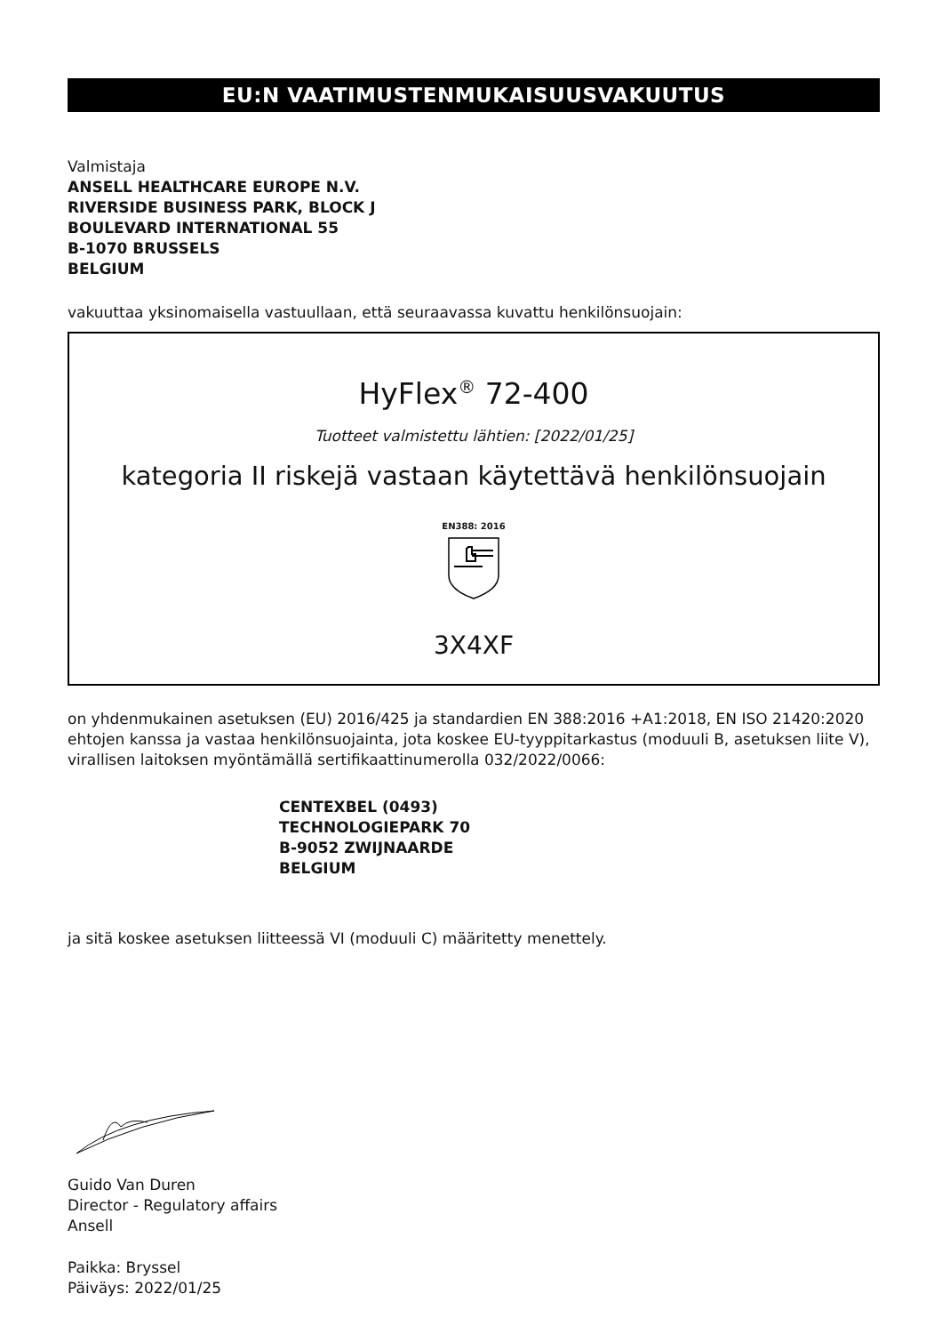EU:N VAATIMUSTENMUKAISUUSVAKUUTUS
Valmistaja
ANSELL HEALTHCARE EUROPE N.V.
RIVERSIDE BUSINESS PARK, BLOCK J
BOULEVARD INTERNATIONAL 55
B-1070 BRUSSELS
BELGIUM
vakuuttaa yksinomaisella vastuullaan, että seuraavassa kuvattu henkilönsuojain:
HyFlex<sup>®</sup> 72-400
Tuotteet valmistettu lähtien: [2022/01/25]
kategoria II riskejä vastaan käytettävä henkilönsuojain
EN388: 2016
3X4XF
on yhdenmukainen asetuksen (EU) 2016/425 ja standardien EN 388:2016 +A1:2018, EN ISO 21420:2020 ehtojen kanssa ja vastaa henkilönsuojainta, jota koskee EU-tyyppitarkastus (moduuli B, asetuksen liite V), virallisen laitoksen myöntämällä sertifikaattinumerolla 032/2022/0066:
CENTEXBEL (0493)
TECHNOLOGIEPARK 70
B-9052 ZWIJNAARDE
BELGIUM
ja sitä koskee asetuksen liitteessä VI (moduuli C) määritetty menettely.
Guido Van Duren
Director - Regulatory affairs
Ansell
Paikka: Bryssel
Päiväys: 2022/01/25